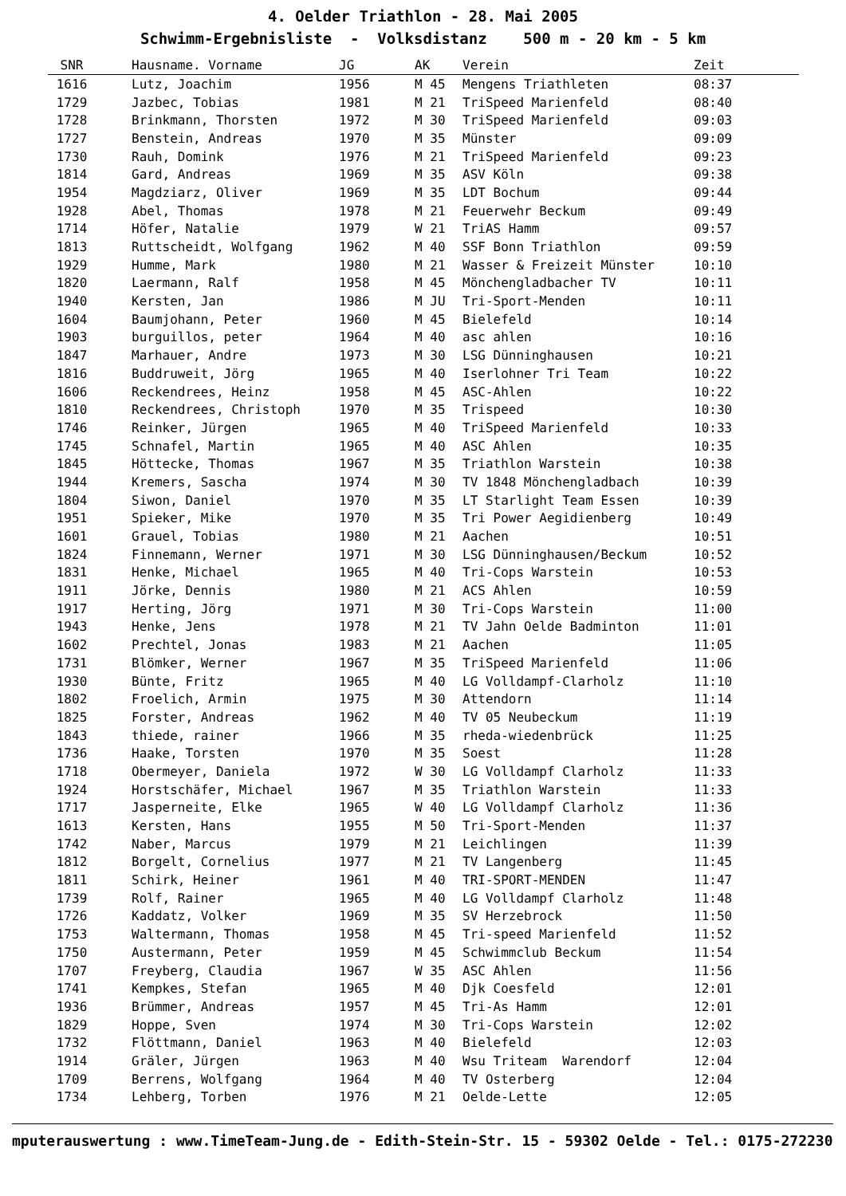4. Oelder Triathlon - 28. Mai 2005
Schwimm-Ergebnisliste - Volksdistanz 500 m - 20 km - 5 km
| SNR | Hausname. Vorname | JG | AK | Verein | Zeit |
| --- | --- | --- | --- | --- | --- |
| 1616 | Lutz, Joachim | 1956 | M 45 | Mengens Triathleten | 08:37 |
| 1729 | Jazbec, Tobias | 1981 | M 21 | TriSpeed Marienfeld | 08:40 |
| 1728 | Brinkmann, Thorsten | 1972 | M 30 | TriSpeed Marienfeld | 09:03 |
| 1727 | Benstein, Andreas | 1970 | M 35 | Münster | 09:09 |
| 1730 | Rauh, Domink | 1976 | M 21 | TriSpeed Marienfeld | 09:23 |
| 1814 | Gard, Andreas | 1969 | M 35 | ASV Köln | 09:38 |
| 1954 | Magdziarz, Oliver | 1969 | M 35 | LDT Bochum | 09:44 |
| 1928 | Abel, Thomas | 1978 | M 21 | Feuerwehr Beckum | 09:49 |
| 1714 | Höfer, Natalie | 1979 | W 21 | TriAS Hamm | 09:57 |
| 1813 | Ruttscheidt, Wolfgang | 1962 | M 40 | SSF Bonn Triathlon | 09:59 |
| 1929 | Humme, Mark | 1980 | M 21 | Wasser & Freizeit Münster | 10:10 |
| 1820 | Laermann, Ralf | 1958 | M 45 | Mönchengladbacher TV | 10:11 |
| 1940 | Kersten, Jan | 1986 | M JU | Tri-Sport-Menden | 10:11 |
| 1604 | Baumjohann, Peter | 1960 | M 45 | Bielefeld | 10:14 |
| 1903 | burguillos, peter | 1964 | M 40 | asc ahlen | 10:16 |
| 1847 | Marhauer, Andre | 1973 | M 30 | LSG Dünninghausen | 10:21 |
| 1816 | Buddruweit, Jörg | 1965 | M 40 | Iserlohner Tri Team | 10:22 |
| 1606 | Reckendrees, Heinz | 1958 | M 45 | ASC-Ahlen | 10:22 |
| 1810 | Reckendrees, Christoph | 1970 | M 35 | Trispeed | 10:30 |
| 1746 | Reinker, Jürgen | 1965 | M 40 | TriSpeed Marienfeld | 10:33 |
| 1745 | Schnafel, Martin | 1965 | M 40 | ASC Ahlen | 10:35 |
| 1845 | Höttecke, Thomas | 1967 | M 35 | Triathlon Warstein | 10:38 |
| 1944 | Kremers, Sascha | 1974 | M 30 | TV 1848 Mönchengladbach | 10:39 |
| 1804 | Siwon, Daniel | 1970 | M 35 | LT Starlight Team Essen | 10:39 |
| 1951 | Spieker, Mike | 1970 | M 35 | Tri Power Aegidienberg | 10:49 |
| 1601 | Grauel, Tobias | 1980 | M 21 | Aachen | 10:51 |
| 1824 | Finnemann, Werner | 1971 | M 30 | LSG Dünninghausen/Beckum | 10:52 |
| 1831 | Henke, Michael | 1965 | M 40 | Tri-Cops Warstein | 10:53 |
| 1911 | Jörke, Dennis | 1980 | M 21 | ACS Ahlen | 10:59 |
| 1917 | Herting, Jörg | 1971 | M 30 | Tri-Cops Warstein | 11:00 |
| 1943 | Henke, Jens | 1978 | M 21 | TV Jahn Oelde Badminton | 11:01 |
| 1602 | Prechtel, Jonas | 1983 | M 21 | Aachen | 11:05 |
| 1731 | Blömker, Werner | 1967 | M 35 | TriSpeed Marienfeld | 11:06 |
| 1930 | Bünte, Fritz | 1965 | M 40 | LG Volldampf-Clarholz | 11:10 |
| 1802 | Froelich, Armin | 1975 | M 30 | Attendorn | 11:14 |
| 1825 | Forster, Andreas | 1962 | M 40 | TV 05 Neubeckum | 11:19 |
| 1843 | thiede, rainer | 1966 | M 35 | rheda-wiedenbrück | 11:25 |
| 1736 | Haake, Torsten | 1970 | M 35 | Soest | 11:28 |
| 1718 | Obermeyer, Daniela | 1972 | W 30 | LG Volldampf Clarholz | 11:33 |
| 1924 | Horstschäfer, Michael | 1967 | M 35 | Triathlon Warstein | 11:33 |
| 1717 | Jasperneite, Elke | 1965 | W 40 | LG Volldampf Clarholz | 11:36 |
| 1613 | Kersten, Hans | 1955 | M 50 | Tri-Sport-Menden | 11:37 |
| 1742 | Naber, Marcus | 1979 | M 21 | Leichlingen | 11:39 |
| 1812 | Borgelt, Cornelius | 1977 | M 21 | TV Langenberg | 11:45 |
| 1811 | Schirk, Heiner | 1961 | M 40 | TRI-SPORT-MENDEN | 11:47 |
| 1739 | Rolf, Rainer | 1965 | M 40 | LG Volldampf Clarholz | 11:48 |
| 1726 | Kaddatz, Volker | 1969 | M 35 | SV Herzebrock | 11:50 |
| 1753 | Waltermann, Thomas | 1958 | M 45 | Tri-speed Marienfeld | 11:52 |
| 1750 | Austermann, Peter | 1959 | M 45 | Schwimmclub Beckum | 11:54 |
| 1707 | Freyberg, Claudia | 1967 | W 35 | ASC Ahlen | 11:56 |
| 1741 | Kempkes, Stefan | 1965 | M 40 | Djk Coesfeld | 12:01 |
| 1936 | Brümmer, Andreas | 1957 | M 45 | Tri-As Hamm | 12:01 |
| 1829 | Hoppe, Sven | 1974 | M 30 | Tri-Cops Warstein | 12:02 |
| 1732 | Flöttmann, Daniel | 1963 | M 40 | Bielefeld | 12:03 |
| 1914 | Gräler, Jürgen | 1963 | M 40 | Wsu Triteam Warendorf | 12:04 |
| 1709 | Berrens, Wolfgang | 1964 | M 40 | TV Osterberg | 12:04 |
| 1734 | Lehberg, Torben | 1976 | M 21 | Oelde-Lette | 12:05 |
mputerauswertung : www.TimeTeam-Jung.de - Edith-Stein-Str. 15 - 59302 Oelde - Tel.: 0175-2722301